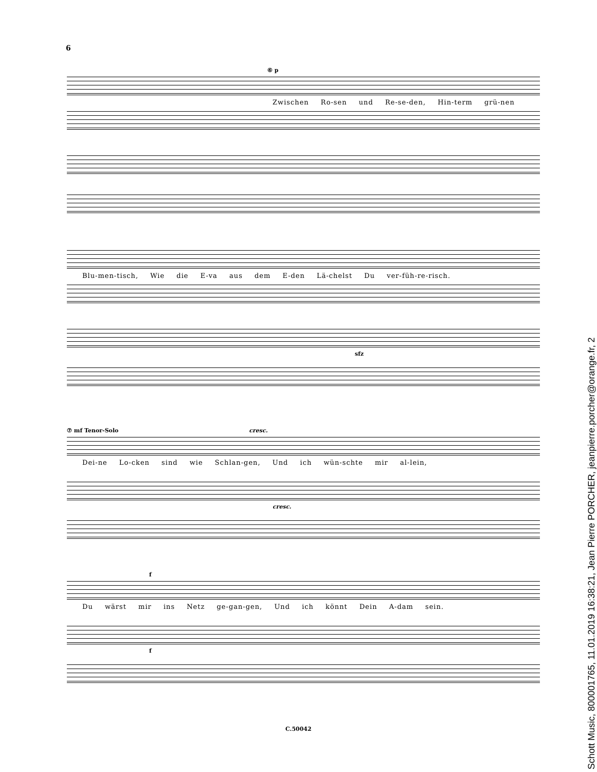6
⑥ p
Zwischen Ro-sen und Re-se-den, Hin-term grü-nen
Blu-men-tisch, Wie die E-va aus dem E-den Lä-chelst Du ver-füh-re-risch.
sfz
⑦ mf Tenor-Solo cresc.
Dei-ne Lo-cken sind wie Schlan-gen, Und ich wün-schte mir al-lein,
cresc.
f
Du wärst mir ins Netz ge-gan-gen, Und ich könnt Dein A-dam sein.
f
C.50042
Schott Music, 800001765, 11.01.2019 16:38:21, Jean Pierre PORCHER, jeanpierre.porcher@orange.fr, 2